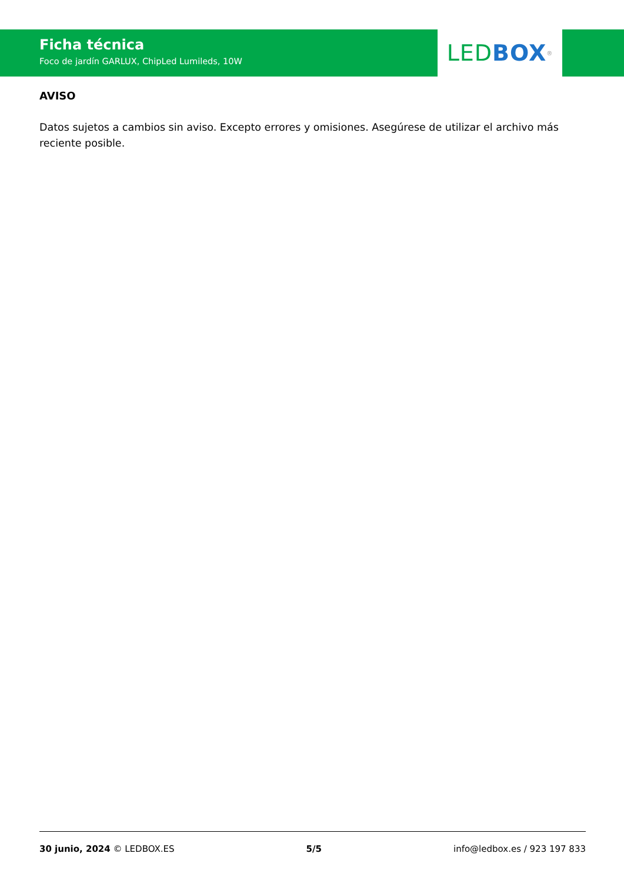Ficha técnica
Foco de jardín GARLUX, ChipLed Lumileds, 10W
LED BOX<sup>®</sup>
AVISO
Datos sujetos a cambios sin aviso. Excepto errores y omisiones. Asegúrese de utilizar el archivo más reciente posible.
30 junio, 2024 © LEDBOX.ES 5/5 info@ledbox.es / 923 197 833